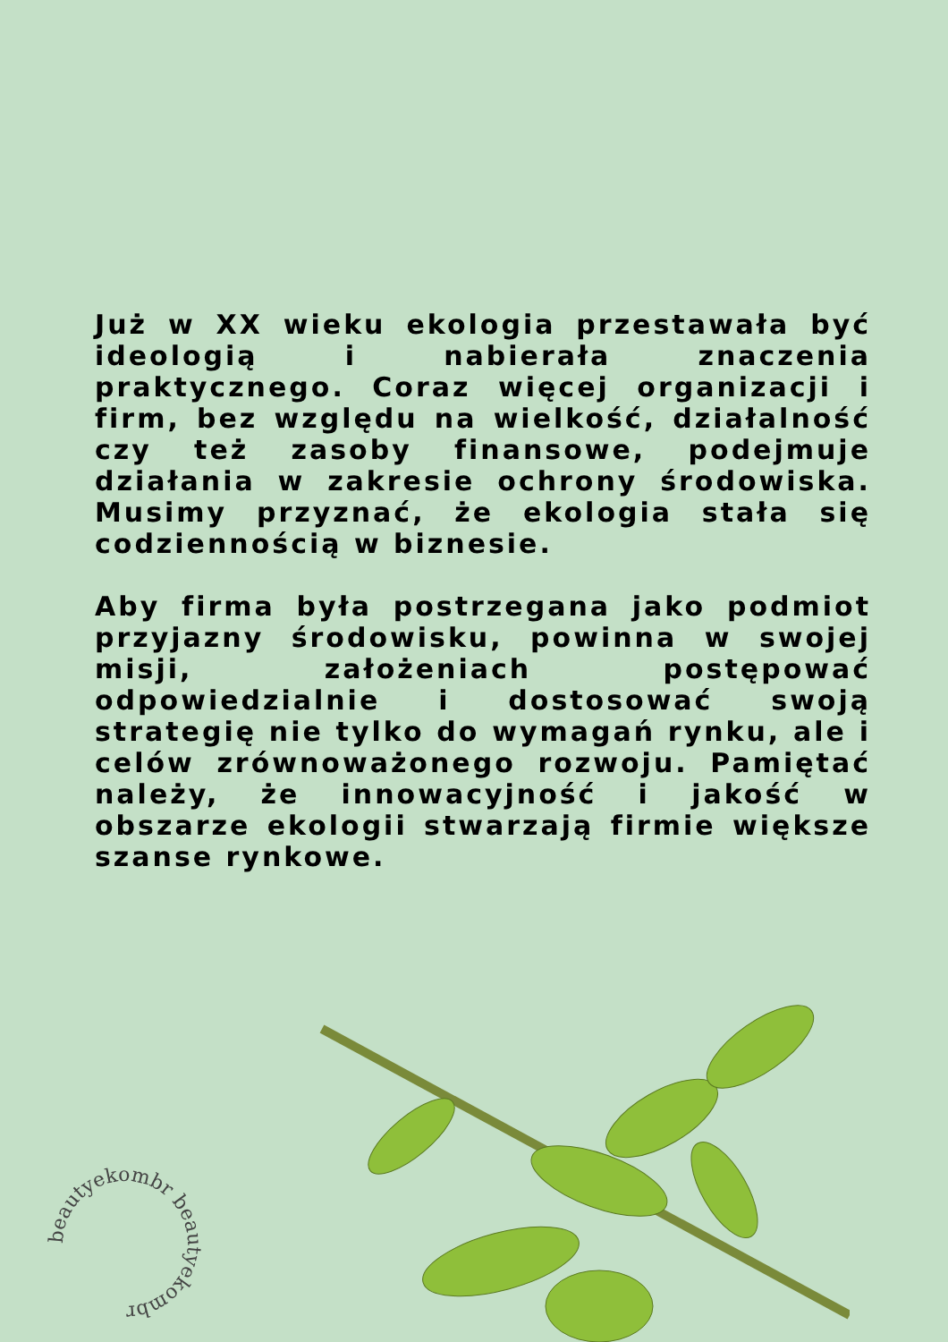Już w XX wieku ekologia przestawała być ideologią i nabierała znaczenia praktycznego. Coraz więcej organizacji i firm, bez względu na wielkość, działalność czy też zasoby finansowe, podejmuje działania w zakresie ochrony środowiska. Musimy przyznać, że ekologia stała się codziennością w biznesie.
Aby firma była postrzegana jako podmiot przyjazny środowisku, powinna w swojej misji, założeniach postępować odpowiedzialnie i dostosować swoją strategię nie tylko do wymagań rynku, ale i celów zrównoważonego rozwoju. Pamiętać należy, że innowacyjność i jakość w obszarze ekologii stwarzają firmie większe szanse rynkowe.
beautyekombr beautyekombr